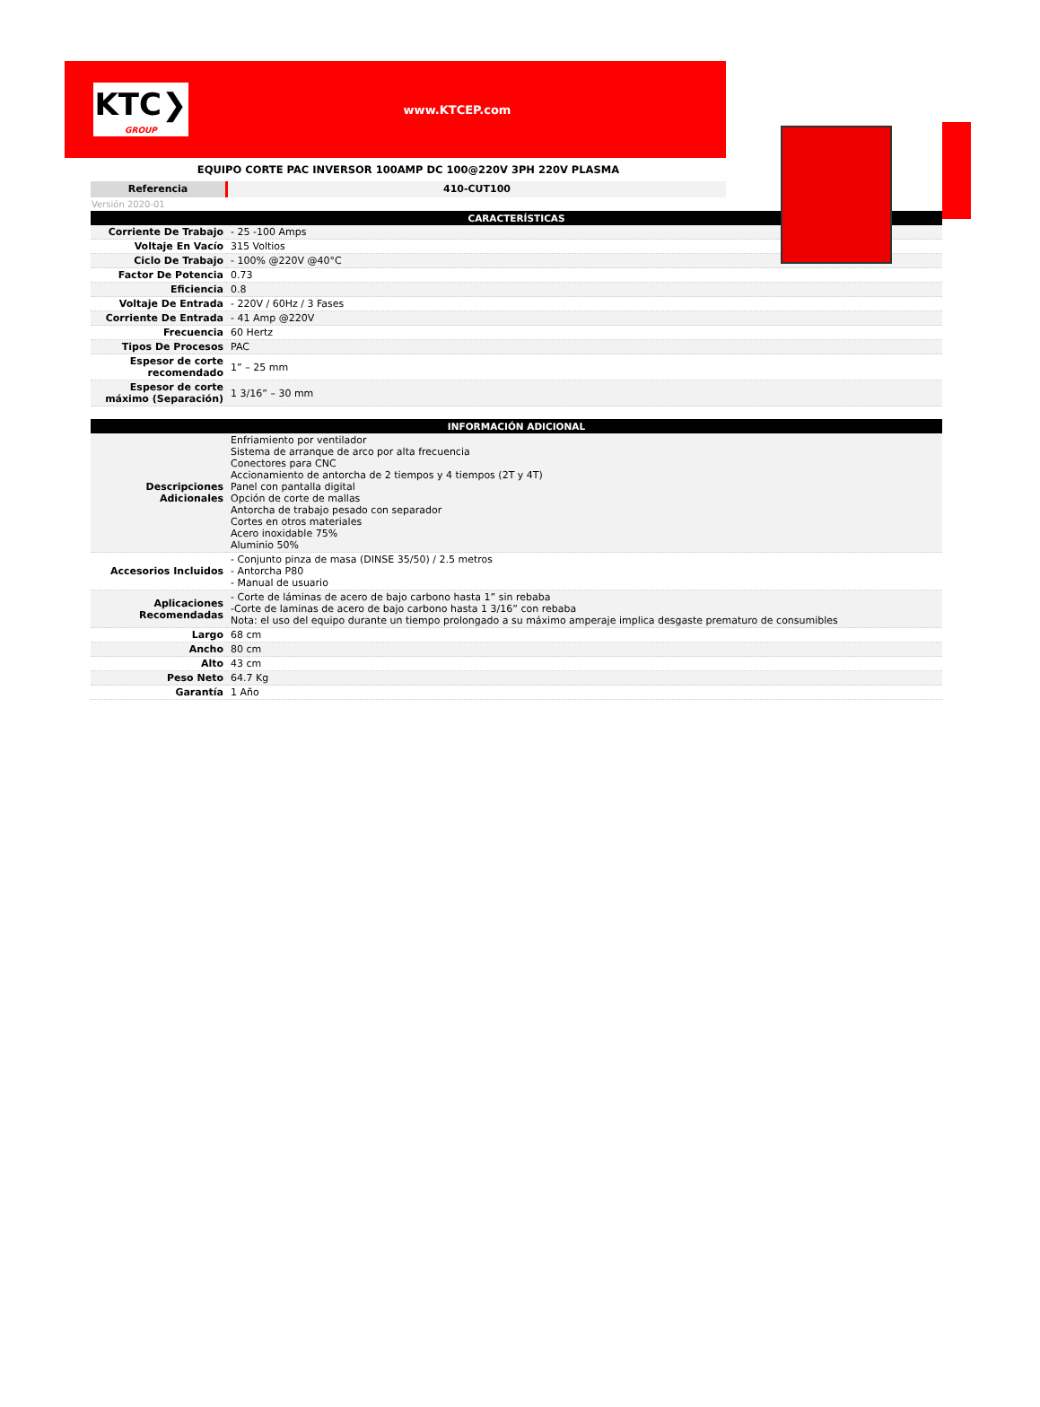KTC❯
GROUP
www.KTCEP.com
EQUIPO CORTE PAC INVERSOR 100AMP DC 100@220V 3PH 220V PLASMA
Referencia 410-CUT100
Versión 2020-01
| CARACTERÍSTICAS | |
| --- | --- |
| Corriente De Trabajo | - 25 -100 Amps |
| Voltaje En Vacío | 315 Voltios |
| Ciclo De Trabajo | - 100% @220V @40°C |
| Factor De Potencia | 0.73 |
| Eficiencia | 0.8 |
| Voltaje De Entrada | - 220V / 60Hz / 3 Fases |
| Corriente De Entrada | - 41 Amp @220V |
| Frecuencia | 60 Hertz |
| Tipos De Procesos | PAC |
| Espesor de corte recomendado | 1” – 25 mm |
| Espesor de corte máximo (Separación) | 1 3/16” – 30 mm |
| INFORMACIÓN ADICIONAL | |
| --- | --- |
| Descripciones Adicionales | Enfriamiento por ventilador Sistema de arranque de arco por alta frecuencia Conectores para CNC Accionamiento de antorcha de 2 tiempos y 4 tiempos (2T y 4T) Panel con pantalla digital Opción de corte de mallas Antorcha de trabajo pesado con separador Cortes en otros materiales Acero inoxidable 75% Aluminio 50% |
| Accesorios Incluidos | - Conjunto pinza de masa (DINSE 35/50) / 2.5 metros - Antorcha P80 - Manual de usuario |
| Aplicaciones Recomendadas | - Corte de láminas de acero de bajo carbono hasta 1” sin rebaba -Corte de laminas de acero de bajo carbono hasta 1 3/16” con rebaba Nota: el uso del equipo durante un tiempo prolongado a su máximo amperaje implica desgaste prematuro de consumibles |
| Largo | 68 cm |
| Ancho | 80 cm |
| Alto | 43 cm |
| Peso Neto | 64.7 Kg |
| Garantía | 1 Año |